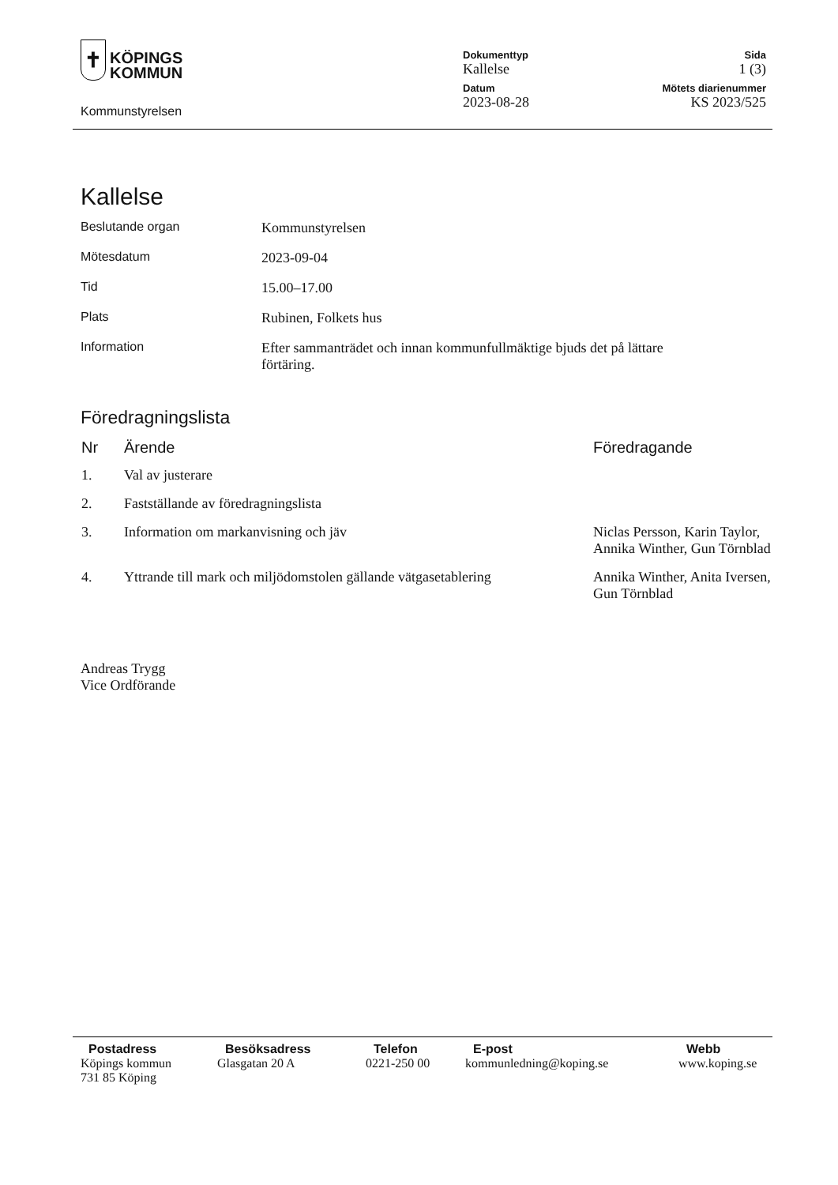✝ KÖPINGS
KOMMUN
Kommunstyrelsen
Dokumenttyp
Kallelse
Sida
1 (3)
Datum
2023-08-28
Mötets diarienummer
KS 2023/525
Kallelse
| Beslutande organ | Kommunstyrelsen |
| Mötesdatum | 2023-09-04 |
| Tid | 15.00–17.00 |
| Plats | Rubinen, Folkets hus |
| Information | Efter sammanträdet och innan kommunfullmäktige bjuds det på lättare förtäring. |
Föredragningslista
| Nr | Ärende | Föredragande |
| --- | --- | --- |
| 1. | Val av justerare | |
| 2. | Fastställande av föredragningslista | |
| 3. | Information om markanvisning och jäv | Niclas Persson, Karin Taylor, Annika Winther, Gun Törnblad |
| 4. | Yttrande till mark och miljödomstolen gällande vätgasetablering | Annika Winther, Anita Iversen, Gun Törnblad |
Andreas Trygg
Vice Ordförande
Postadress
Köpings kommun
731 85 Köping
Besöksadress
Glasgatan 20 A
Telefon
0221-250 00
E-post
kommunledning@koping.se
Webb
www.koping.se